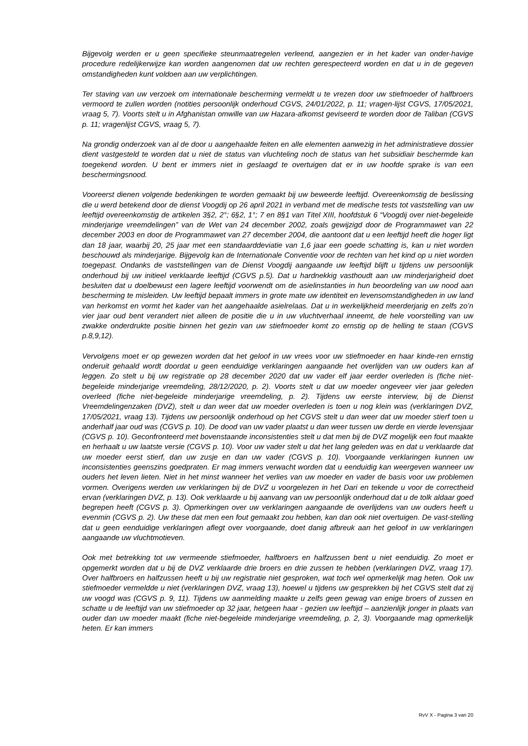Bijgevolg werden er u geen specifieke steunmaatregelen verleend, aangezien er in het kader van onder-havige procedure redelijkerwijze kan worden aangenomen dat uw rechten gerespecteerd worden en dat u in de gegeven omstandigheden kunt voldoen aan uw verplichtingen.
Ter staving van uw verzoek om internationale bescherming vermeldt u te vrezen door uw stiefmoeder of halfbroers vermoord te zullen worden (notities persoonlijk onderhoud CGVS, 24/01/2022, p. 11; vragen-lijst CGVS, 17/05/2021, vraag 5, 7). Voorts stelt u in Afghanistan omwille van uw Hazara-afkomst geviseerd te worden door de Taliban (CGVS p. 11; vragenlijst CGVS, vraag 5, 7).
Na grondig onderzoek van al de door u aangehaalde feiten en alle elementen aanwezig in het administratieve dossier dient vastgesteld te worden dat u niet de status van vluchteling noch de status van het subsidiair beschermde kan toegekend worden. U bent er immers niet in geslaagd te overtuigen dat er in uw hoofde sprake is van een beschermingsnood.
Vooreerst dienen volgende bedenkingen te worden gemaakt bij uw beweerde leeftijd. Overeenkomstig de beslissing die u werd betekend door de dienst Voogdij op 26 april 2021 in verband met de medische tests tot vaststelling van uw leeftijd overeenkomstig de artikelen 3§2, 2°; 6§2, 1°; 7 en 8§1 van Titel XIII, hoofdstuk 6 “Voogdij over niet-begeleide minderjarige vreemdelingen” van de Wet van 24 december 2002, zoals gewijzigd door de Programmawet van 22 december 2003 en door de Programmawet van 27 december 2004, die aantoont dat u een leeftijd heeft die hoger ligt dan 18 jaar, waarbij 20, 25 jaar met een standaarddeviatie van 1,6 jaar een goede schatting is, kan u niet worden beschouwd als minderjarige. Bijgevolg kan de Internationale Conventie voor de rechten van het kind op u niet worden toegepast. Ondanks de vaststellingen van de Dienst Voogdij aangaande uw leeftijd blijft u tijdens uw persoonlijk onderhoud bij uw initieel verklaarde leeftijd (CGVS p.5). Dat u hardnekkig vasthoudt aan uw minderjarigheid doet besluiten dat u doelbewust een lagere leeftijd voorwendt om de asielinstanties in hun beoordeling van uw nood aan bescherming te misleiden. Uw leeftijd bepaalt immers in grote mate uw identiteit en levensomstandigheden in uw land van herkomst en vormt het kader van het aangehaalde asielrelaas. Dat u in werkelijkheid meerderjarig en zelfs zo’n vier jaar oud bent verandert niet alleen de positie die u in uw vluchtverhaal inneemt, de hele voorstelling van uw zwakke onderdrukte positie binnen het gezin van uw stiefmoeder komt zo ernstig op de helling te staan (CGVS p.8,9,12).
Vervolgens moet er op gewezen worden dat het geloof in uw vrees voor uw stiefmoeder en haar kinde-ren ernstig onderuit gehaald wordt doordat u geen eenduidige verklaringen aangaande het overlijden van uw ouders kan af leggen. Zo stelt u bij uw registratie op 28 december 2020 dat uw vader elf jaar eerder overleden is (fiche niet-begeleide minderjarige vreemdeling, 28/12/2020, p. 2). Voorts stelt u dat uw moeder ongeveer vier jaar geleden overleed (fiche niet-begeleide minderjarige vreemdeling, p. 2). Tijdens uw eerste interview, bij de Dienst Vreemdelingenzaken (DVZ), stelt u dan weer dat uw moeder overleden is toen u nog klein was (verklaringen DVZ, 17/05/2021, vraag 13). Tijdens uw persoonlijk onderhoud op het CGVS stelt u dan weer dat uw moeder stierf toen u anderhalf jaar oud was (CGVS p. 10). De dood van uw vader plaatst u dan weer tussen uw derde en vierde levensjaar (CGVS p. 10). Geconfronteerd met bovenstaande inconsistenties stelt u dat men bij de DVZ mogelijk een fout maakte en herhaalt u uw laatste versie (CGVS p. 10). Voor uw vader stelt u dat het lang geleden was en dat u verklaarde dat uw moeder eerst stierf, dan uw zusje en dan uw vader (CGVS p. 10). Voorgaande verklaringen kunnen uw inconsistenties geenszins goedpraten. Er mag immers verwacht worden dat u eenduidig kan weergeven wanneer uw ouders het leven lieten. Niet in het minst wanneer het verlies van uw moeder en vader de basis voor uw problemen vormen. Overigens werden uw verklaringen bij de DVZ u voorgelezen in het Dari en tekende u voor de correctheid ervan (verklaringen DVZ, p. 13). Ook verklaarde u bij aanvang van uw persoonlijk onderhoud dat u de tolk aldaar goed begrepen heeft (CGVS p. 3). Opmerkingen over uw verklaringen aangaande de overlijdens van uw ouders heeft u evenmin (CGVS p. 2). Uw these dat men een fout gemaakt zou hebben, kan dan ook niet overtuigen. De vast-stelling dat u geen eenduidige verklaringen aflegt over voorgaande, doet danig afbreuk aan het geloof in uw verklaringen aangaande uw vluchtmotieven.
Ook met betrekking tot uw vermeende stiefmoeder, halfbroers en halfzussen bent u niet eenduidig. Zo moet er opgemerkt worden dat u bij de DVZ verklaarde drie broers en drie zussen te hebben (verklaringen DVZ, vraag 17). Over halfbroers en halfzussen heeft u bij uw registratie niet gesproken, wat toch wel opmerkelijk mag heten. Ook uw stiefmoeder vermeldde u niet (verklaringen DVZ, vraag 13), hoewel u tijdens uw gesprekken bij het CGVS stelt dat zij uw voogd was (CGVS p. 9, 11). Tijdens uw aanmelding maakte u zelfs geen gewag van enige broers of zussen en schatte u de leeftijd van uw stiefmoeder op 32 jaar, hetgeen haar - gezien uw leeftijd – aanzienlijk jonger in plaats van ouder dan uw moeder maakt (fiche niet-begeleide minderjarige vreemdeling, p. 2, 3). Voorgaande mag opmerkelijk heten. Er kan immers
RvV X - Pagina 3 van 20